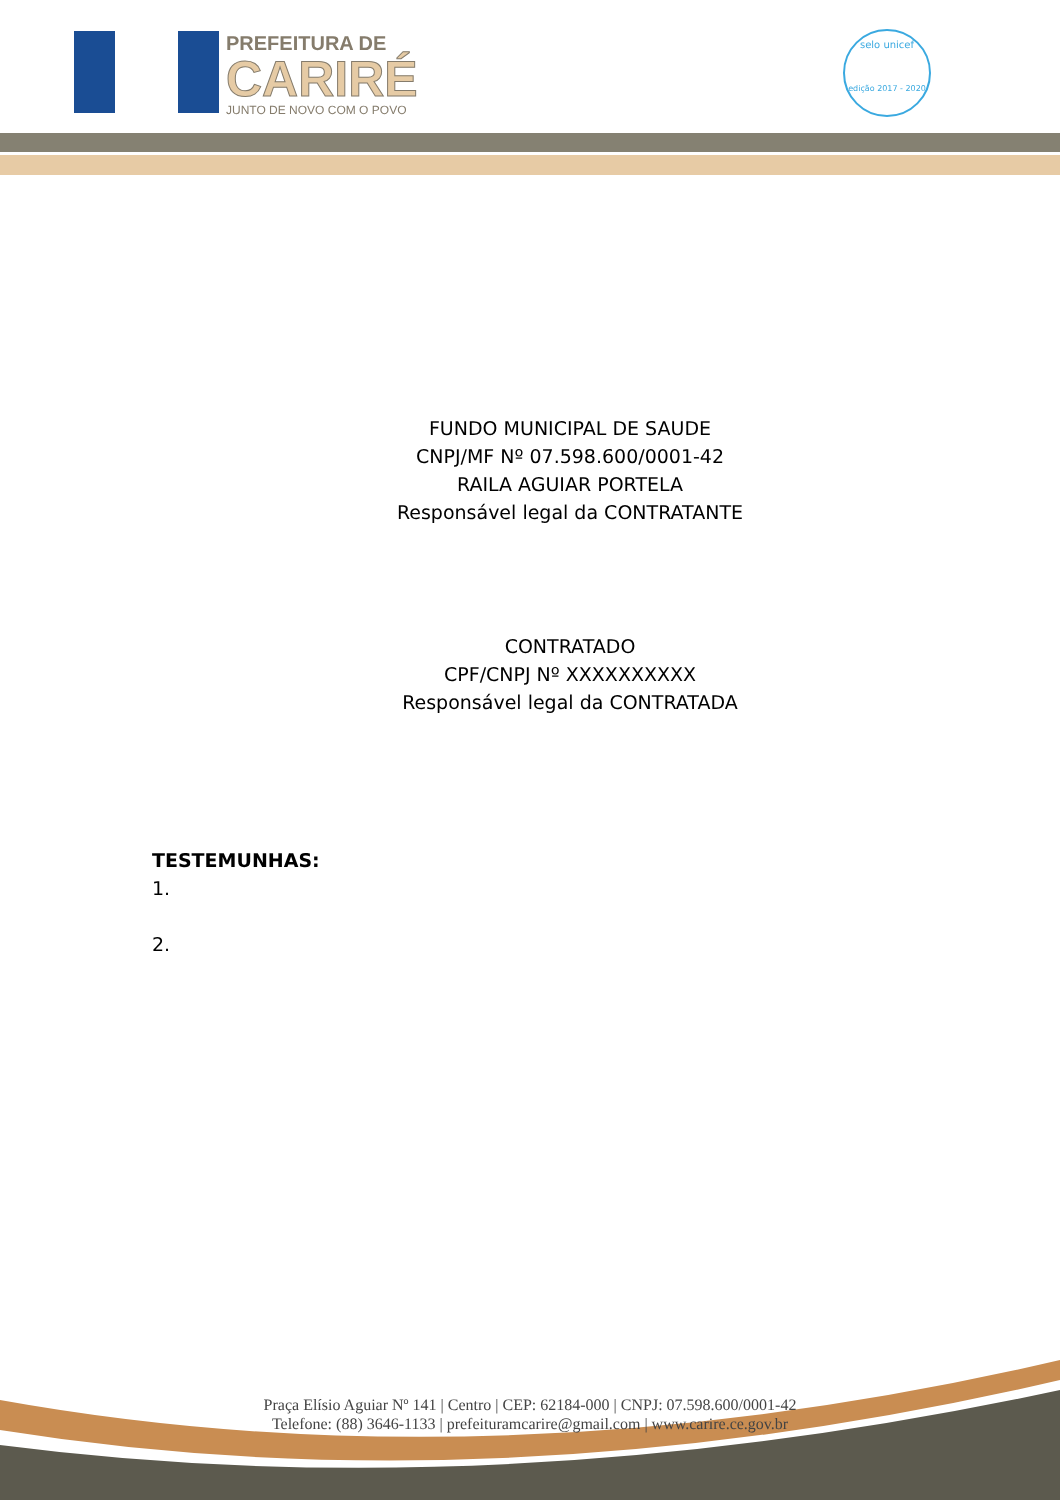PREFEITURA DE
CARIRÉ
JUNTO DE NOVO COM O POVO
selo unicef
edição 2017 - 2020
FUNDO MUNICIPAL DE SAUDE
CNPJ/MF Nº 07.598.600/0001-42
RAILA AGUIAR PORTELA
Responsável legal da CONTRATANTE
CONTRATADO
CPF/CNPJ Nº XXXXXXXXXX
Responsável legal da CONTRATADA
TESTEMUNHAS:
1.
2.
Praça Elísio Aguiar Nº 141 | Centro | CEP: 62184-000 | CNPJ: 07.598.600/0001-42
Telefone: (88) 3646-1133 | prefeituramcarire@gmail.com | www.carire.ce.gov.br